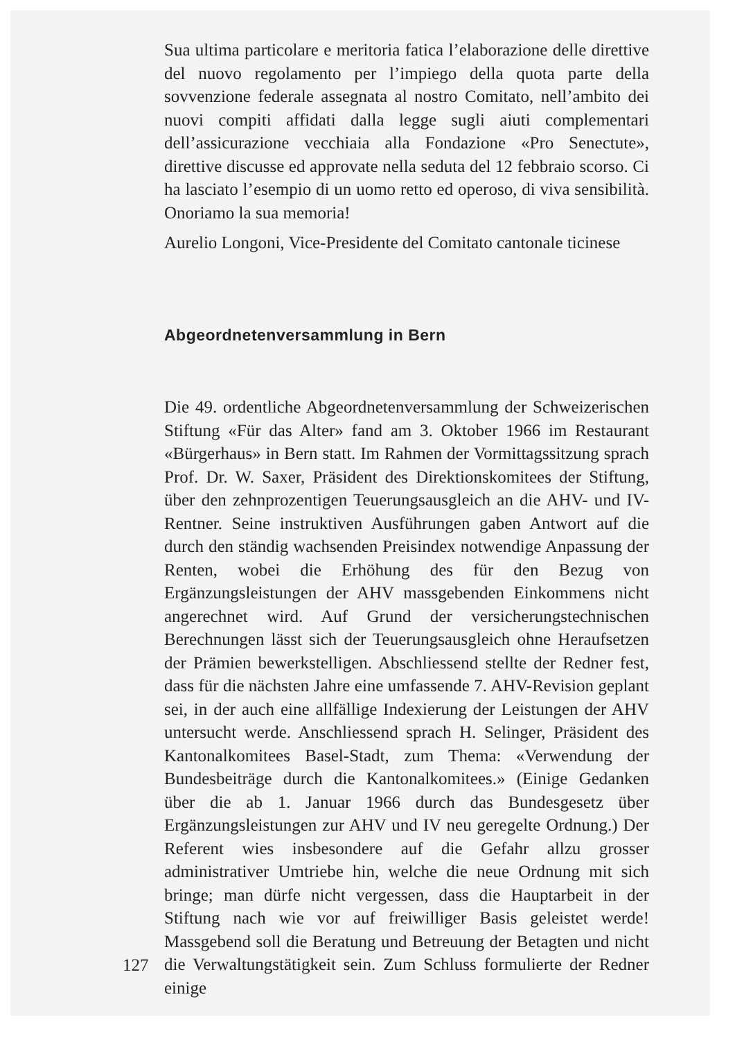Sua ultima particolare e meritoria fatica l’elaborazione delle direttive del nuovo regolamento per l’impiego della quota parte della sovvenzione federale assegnata al nostro Comitato, nell’ambito dei nuovi compiti affidati dalla legge sugli aiuti complementari dell’assicurazione vecchiaia alla Fondazione «Pro Senectute», direttive discusse ed approvate nella seduta del 12 febbraio scorso. Ci ha lasciato l’esempio di un uomo retto ed operoso, di viva sensibilità. Onoriamo la sua memoria!
Aurelio Longoni, Vice-Presidente del Comitato cantonale ticinese
Abgeordnetenversammlung in Bern
Die 49. ordentliche Abgeordnetenversammlung der Schweizerischen Stiftung «Für das Alter» fand am 3. Oktober 1966 im Restaurant «Bürgerhaus» in Bern statt. Im Rahmen der Vormittagssitzung sprach Prof. Dr. W. Saxer, Präsident des Direktionskomitees der Stiftung, über den zehnprozentigen Teuerungsausgleich an die AHV- und IV-Rentner. Seine instruktiven Ausführungen gaben Antwort auf die durch den ständig wachsenden Preisindex notwendige Anpassung der Renten, wobei die Erhöhung des für den Bezug von Ergänzungsleistungen der AHV massgebenden Einkommens nicht angerechnet wird. Auf Grund der versicherungstechnischen Berechnungen lässt sich der Teuerungsausgleich ohne Heraufsetzen der Prämien bewerkstelligen. Abschliessend stellte der Redner fest, dass für die nächsten Jahre eine umfassende 7. AHV-Revision geplant sei, in der auch eine allfällige Indexierung der Leistungen der AHV untersucht werde. Anschliessend sprach H. Selinger, Präsident des Kantonalkomitees Basel-Stadt, zum Thema: «Verwendung der Bundesbeiträge durch die Kantonalkomitees.» (Einige Gedanken über die ab 1. Januar 1966 durch das Bundesgesetz über Ergänzungsleistungen zur AHV und IV neu geregelte Ordnung.) Der Referent wies insbesondere auf die Gefahr allzu grosser administrativer Umtriebe hin, welche die neue Ordnung mit sich bringe; man dürfe nicht vergessen, dass die Hauptarbeit in der Stiftung nach wie vor auf freiwilliger Basis geleistet werde! Massgebend soll die Beratung und Betreuung der Betagten und nicht die Verwaltungstätigkeit sein. Zum Schluss formulierte der Redner einige
127